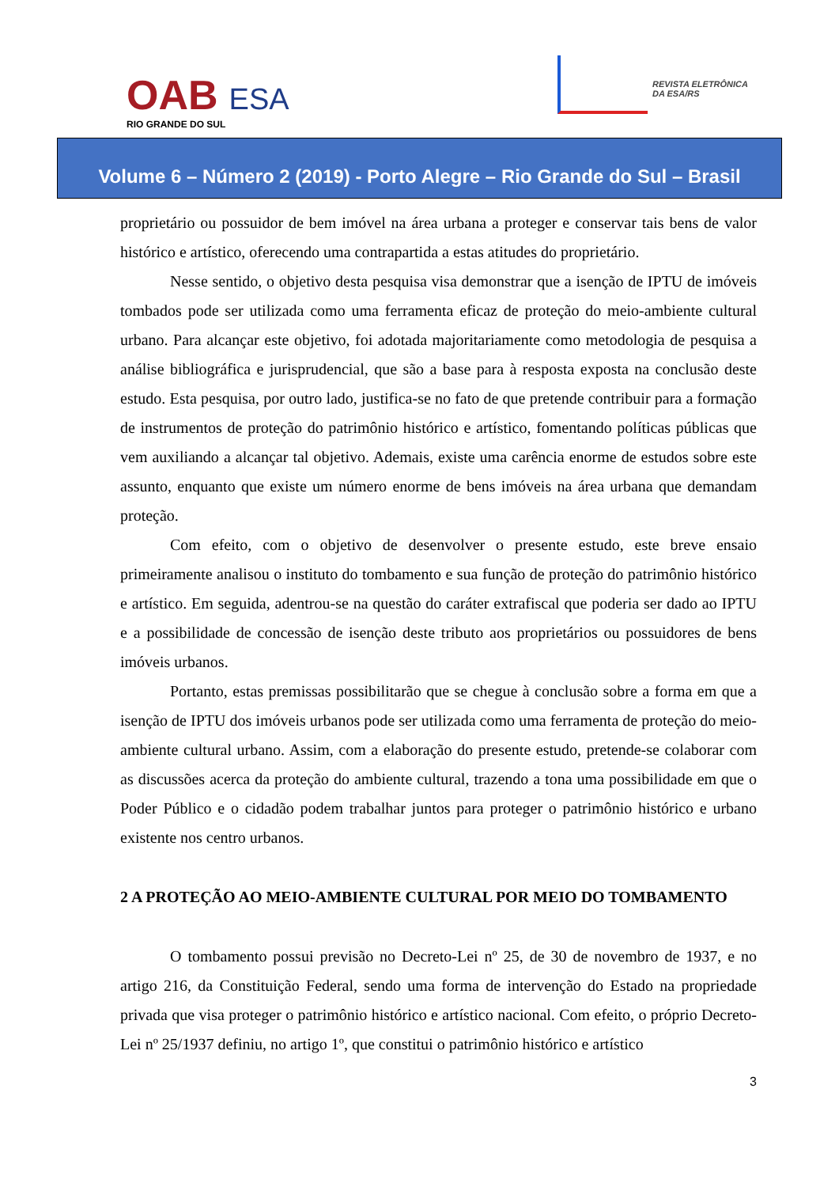OAB ESA
RIO GRANDE DO SUL
REVISTA ELETRÔNICA
DA ESA/RS
Volume 6 – Número 2 (2019) - Porto Alegre – Rio Grande do Sul – Brasil
proprietário ou possuidor de bem imóvel na área urbana a proteger e conservar tais bens de valor histórico e artístico, oferecendo uma contrapartida a estas atitudes do proprietário.
Nesse sentido, o objetivo desta pesquisa visa demonstrar que a isenção de IPTU de imóveis tombados pode ser utilizada como uma ferramenta eficaz de proteção do meio-ambiente cultural urbano. Para alcançar este objetivo, foi adotada majoritariamente como metodologia de pesquisa a análise bibliográfica e jurisprudencial, que são a base para à resposta exposta na conclusão deste estudo. Esta pesquisa, por outro lado, justifica-se no fato de que pretende contribuir para a formação de instrumentos de proteção do patrimônio histórico e artístico, fomentando políticas públicas que vem auxiliando a alcançar tal objetivo. Ademais, existe uma carência enorme de estudos sobre este assunto, enquanto que existe um número enorme de bens imóveis na área urbana que demandam proteção.
Com efeito, com o objetivo de desenvolver o presente estudo, este breve ensaio primeiramente analisou o instituto do tombamento e sua função de proteção do patrimônio histórico e artístico. Em seguida, adentrou-se na questão do caráter extrafiscal que poderia ser dado ao IPTU e a possibilidade de concessão de isenção deste tributo aos proprietários ou possuidores de bens imóveis urbanos.
Portanto, estas premissas possibilitarão que se chegue à conclusão sobre a forma em que a isenção de IPTU dos imóveis urbanos pode ser utilizada como uma ferramenta de proteção do meio-ambiente cultural urbano. Assim, com a elaboração do presente estudo, pretende-se colaborar com as discussões acerca da proteção do ambiente cultural, trazendo a tona uma possibilidade em que o Poder Público e o cidadão podem trabalhar juntos para proteger o patrimônio histórico e urbano existente nos centro urbanos.
2 A PROTEÇÃO AO MEIO-AMBIENTE CULTURAL POR MEIO DO TOMBAMENTO
O tombamento possui previsão no Decreto-Lei nº 25, de 30 de novembro de 1937, e no artigo 216, da Constituição Federal, sendo uma forma de intervenção do Estado na propriedade privada que visa proteger o patrimônio histórico e artístico nacional. Com efeito, o próprio Decreto-Lei nº 25/1937 definiu, no artigo 1º, que constitui o patrimônio histórico e artístico
3